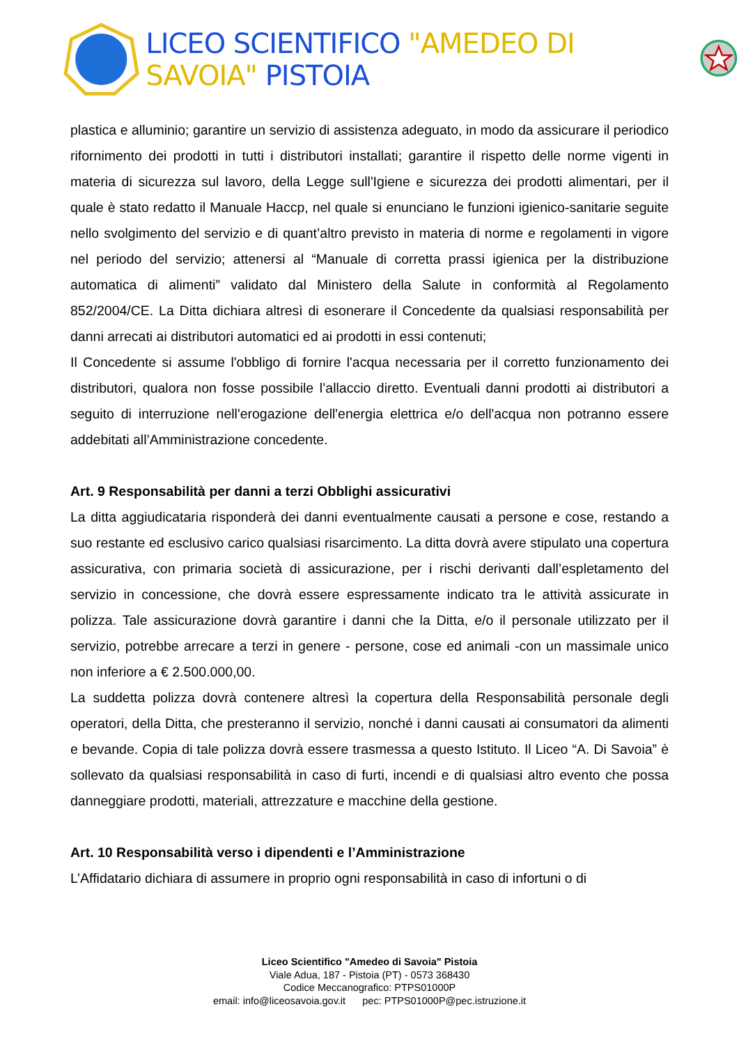LICEO SCIENTIFICO "AMEDEO DI SAVOIA" PISTOIA
plastica e alluminio; garantire un servizio di assistenza adeguato, in modo da assicurare il periodico rifornimento dei prodotti in tutti i distributori installati; garantire il rispetto delle norme vigenti in materia di sicurezza sul lavoro, della Legge sull'Igiene e sicurezza dei prodotti alimentari, per il quale è stato redatto il Manuale Haccp, nel quale si enunciano le funzioni igienico-sanitarie seguite nello svolgimento del servizio e di quant’altro previsto in materia di norme e regolamenti in vigore nel periodo del servizio; attenersi al “Manuale di corretta prassi igienica per la distribuzione automatica di alimenti” validato dal Ministero della Salute in conformità al Regolamento 852/2004/CE. La Ditta dichiara altresì di esonerare il Concedente da qualsiasi responsabilità per danni arrecati ai distributori automatici ed ai prodotti in essi contenuti;
Il Concedente si assume l'obbligo di fornire l'acqua necessaria per il corretto funzionamento dei distributori, qualora non fosse possibile l’allaccio diretto. Eventuali danni prodotti ai distributori a seguito di interruzione nell'erogazione dell'energia elettrica e/o dell'acqua non potranno essere addebitati all’Amministrazione concedente.
Art. 9 Responsabilità per danni a terzi Obblighi assicurativi
La ditta aggiudicataria risponderà dei danni eventualmente causati a persone e cose, restando a suo restante ed esclusivo carico qualsiasi risarcimento. La ditta dovrà avere stipulato una copertura assicurativa, con primaria società di assicurazione, per i rischi derivanti dall’espletamento del servizio in concessione, che dovrà essere espressamente indicato tra le attività assicurate in polizza. Tale assicurazione dovrà garantire i danni che la Ditta, e/o il personale utilizzato per il servizio, potrebbe arrecare a terzi in genere - persone, cose ed animali -con un massimale unico non inferiore a € 2.500.000,00.
La suddetta polizza dovrà contenere altresì la copertura della Responsabilità personale degli operatori, della Ditta, che presteranno il servizio, nonché i danni causati ai consumatori da alimenti e bevande. Copia di tale polizza dovrà essere trasmessa a questo Istituto. Il Liceo “A. Di Savoia” è sollevato da qualsiasi responsabilità in caso di furti, incendi e di qualsiasi altro evento che possa danneggiare prodotti, materiali, attrezzature e macchine della gestione.
Art. 10 Responsabilità verso i dipendenti e l’Amministrazione
L’Affidatario dichiara di assumere in proprio ogni responsabilità in caso di infortuni o di
Liceo Scientifico "Amedeo di Savoia" Pistoia
Viale Adua, 187 - Pistoia (PT) - 0573 368430
Codice Meccanografico: PTPS01000P
email: info@liceosavoia.gov.it pec: PTPS01000P@pec.istruzione.it